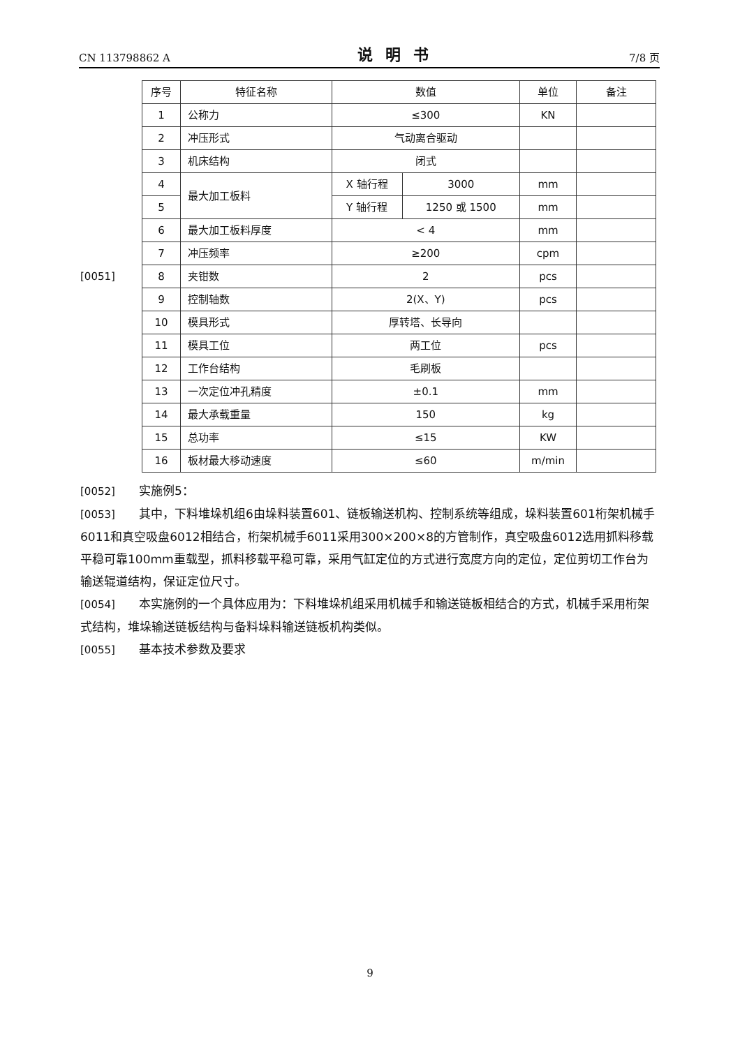CN 113798862 A 说明书 7/8 页
[0051]
| 序号 | 特征名称 | 数值 | | 单位 | 备注 |
| 1 | 公称力 | ≤300 | | KN | |
| 2 | 冲压形式 | 气动离合驱动 | | | |
| 3 | 机床结构 | 闭式 | | | |
| 4 | 最大加工板料 | X 轴行程 | 3000 | mm | |
| 5 | | Y 轴行程 | 1250 或 1500 | mm | |
| 6 | 最大加工板料厚度 | < 4 | | mm | |
| 7 | 冲压频率 | ≥200 | | cpm | |
| 8 | 夹钳数 | 2 | | pcs | |
| 9 | 控制轴数 | 2(X、Y) | | pcs | |
| 10 | 模具形式 | 厚转塔、长导向 | | | |
| 11 | 模具工位 | 两工位 | | pcs | |
| 12 | 工作台结构 | 毛刷板 | | | |
| 13 | 一次定位冲孔精度 | ±0.1 | | mm | |
| 14 | 最大承载重量 | 150 | | kg | |
| 15 | 总功率 | ≤15 | | KW | |
| 16 | 板材最大移动速度 | ≤60 | | m/min | |
[0052] 实施例5：
[0053] 其中，下料堆垛机组6由垛料装置601、链板输送机构、控制系统等组成，垛料装置601桁架机械手6011和真空吸盘6012相结合，桁架机械手6011采用300×200×8的方管制作，真空吸盘6012选用抓料移载平稳可靠100mm重载型，抓料移载平稳可靠，采用气缸定位的方式进行宽度方向的定位，定位剪切工作台为输送辊道结构，保证定位尺寸。
[0054] 本实施例的一个具体应用为：下料堆垛机组采用机械手和输送链板相结合的方式，机械手采用桁架式结构，堆垛输送链板结构与备料垛料输送链板机构类似。
[0055] 基本技术参数及要求
9